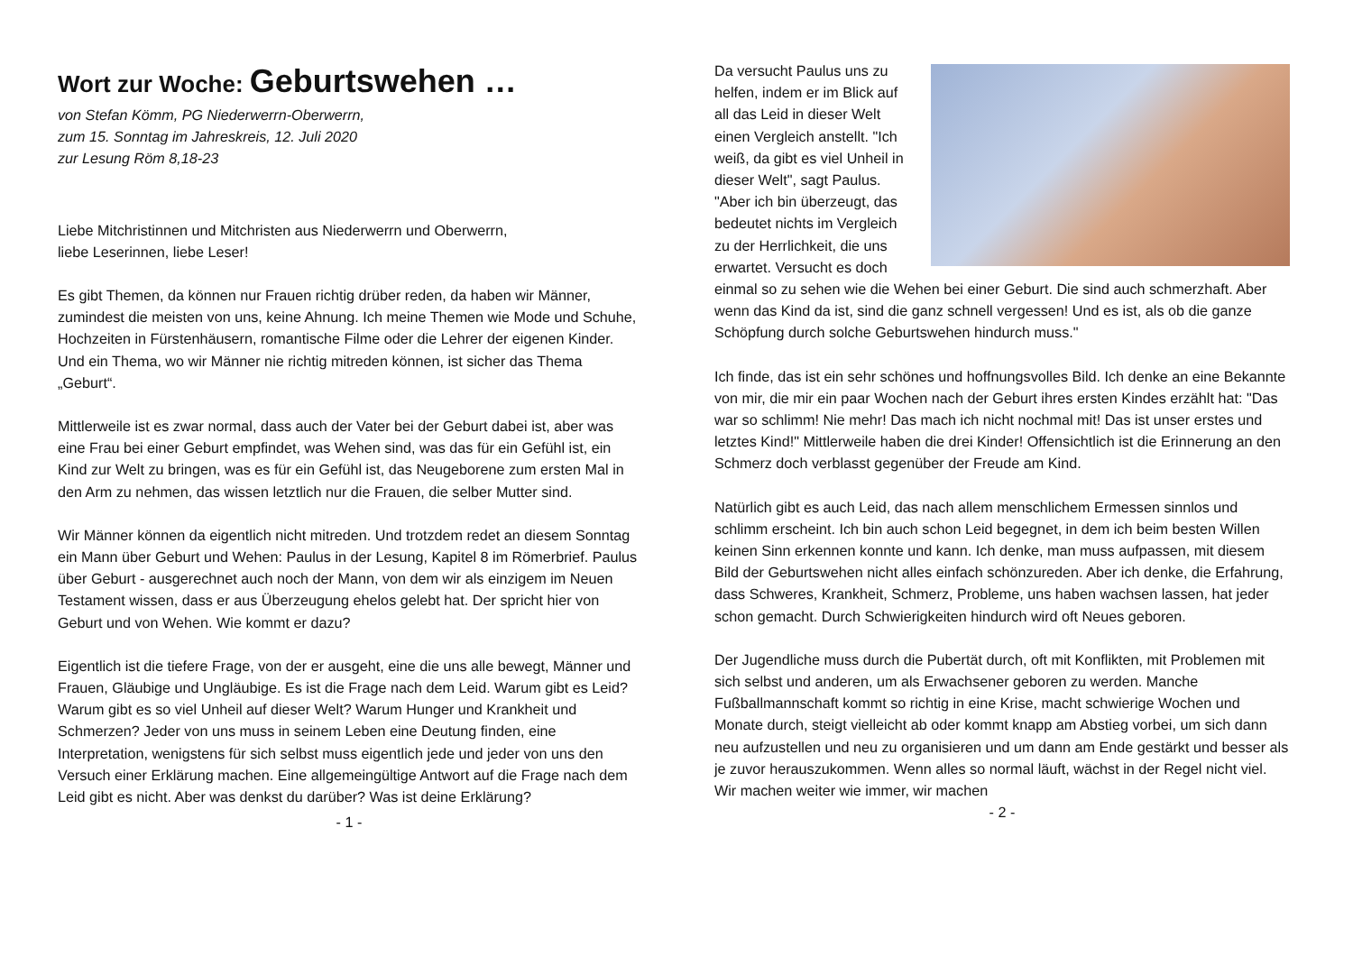Wort zur Woche: Geburtswehen …
von Stefan Kömm, PG Niederwerrn-Oberwerrn,
zum 15. Sonntag im Jahreskreis, 12. Juli 2020
zur Lesung Röm 8,18-23
Liebe Mitchristinnen und Mitchristen aus Niederwerrn und Oberwerrn,
liebe Leserinnen, liebe Leser!
Es gibt Themen, da können nur Frauen richtig drüber reden, da haben wir Männer, zumindest die meisten von uns, keine Ahnung. Ich meine Themen wie Mode und Schuhe, Hochzeiten in Fürstenhäusern, romantische Filme oder die Lehrer der eigenen Kinder. Und ein Thema, wo wir Männer nie richtig mitreden können, ist sicher das Thema „Geburt“.
Mittlerweile ist es zwar normal, dass auch der Vater bei der Geburt dabei ist, aber was eine Frau bei einer Geburt empfindet, was Wehen sind, was das für ein Gefühl ist, ein Kind zur Welt zu bringen, was es für ein Gefühl ist, das Neugeborene zum ersten Mal in den Arm zu nehmen, das wissen letztlich nur die Frauen, die selber Mutter sind.
Wir Männer können da eigentlich nicht mitreden. Und trotzdem redet an diesem Sonntag ein Mann über Geburt und Wehen: Paulus in der Lesung, Kapitel 8 im Römerbrief. Paulus über Geburt - ausgerechnet auch noch der Mann, von dem wir als einzigem im Neuen Testament wissen, dass er aus Überzeugung ehelos gelebt hat. Der spricht hier von Geburt und von Wehen. Wie kommt er dazu?
Eigentlich ist die tiefere Frage, von der er ausgeht, eine die uns alle bewegt, Männer und Frauen, Gläubige und Ungläubige. Es ist die Frage nach dem Leid. Warum gibt es Leid? Warum gibt es so viel Unheil auf dieser Welt? Warum Hunger und Krankheit und Schmerzen? Jeder von uns muss in seinem Leben eine Deutung finden, eine Interpretation, wenigstens für sich selbst muss eigentlich jede und jeder von uns den Versuch einer Erklärung machen. Eine allgemeingültige Antwort auf die Frage nach dem Leid gibt es nicht. Aber was denkst du darüber? Was ist deine Erklärung?
- 1 -
Da versucht Paulus uns zu helfen, indem er im Blick auf all das Leid in dieser Welt einen Vergleich anstellt. "Ich weiß, da gibt es viel Unheil in dieser Welt", sagt Paulus. "Aber ich bin überzeugt, das bedeutet nichts im Vergleich zu der Herrlichkeit, die uns erwartet. Versucht es doch einmal so zu sehen wie die Wehen bei einer Geburt. Die sind auch schmerzhaft. Aber wenn das Kind da ist, sind die ganz schnell vergessen! Und es ist, als ob die ganze Schöpfung durch solche Geburtswehen hindurch muss."
Ich finde, das ist ein sehr schönes und hoffnungsvolles Bild. Ich denke an eine Bekannte von mir, die mir ein paar Wochen nach der Geburt ihres ersten Kindes erzählt hat: "Das war so schlimm! Nie mehr! Das mach ich nicht nochmal mit! Das ist unser erstes und letztes Kind!" Mittlerweile haben die drei Kinder! Offensichtlich ist die Erinnerung an den Schmerz doch verblasst gegenüber der Freude am Kind.
Natürlich gibt es auch Leid, das nach allem menschlichem Ermessen sinnlos und schlimm erscheint. Ich bin auch schon Leid begegnet, in dem ich beim besten Willen keinen Sinn erkennen konnte und kann. Ich denke, man muss aufpassen, mit diesem Bild der Geburtswehen nicht alles einfach schönzureden. Aber ich denke, die Erfahrung, dass Schweres, Krankheit, Schmerz, Probleme, uns haben wachsen lassen, hat jeder schon gemacht. Durch Schwierigkeiten hindurch wird oft Neues geboren.
Der Jugendliche muss durch die Pubertät durch, oft mit Konflikten, mit Problemen mit sich selbst und anderen, um als Erwachsener geboren zu werden. Manche Fußballmannschaft kommt so richtig in eine Krise, macht schwierige Wochen und Monate durch, steigt vielleicht ab oder kommt knapp am Abstieg vorbei, um sich dann neu aufzustellen und neu zu organisieren und um dann am Ende gestärkt und besser als je zuvor herauszukommen. Wenn alles so normal läuft, wächst in der Regel nicht viel. Wir machen weiter wie immer, wir machen
- 2 -